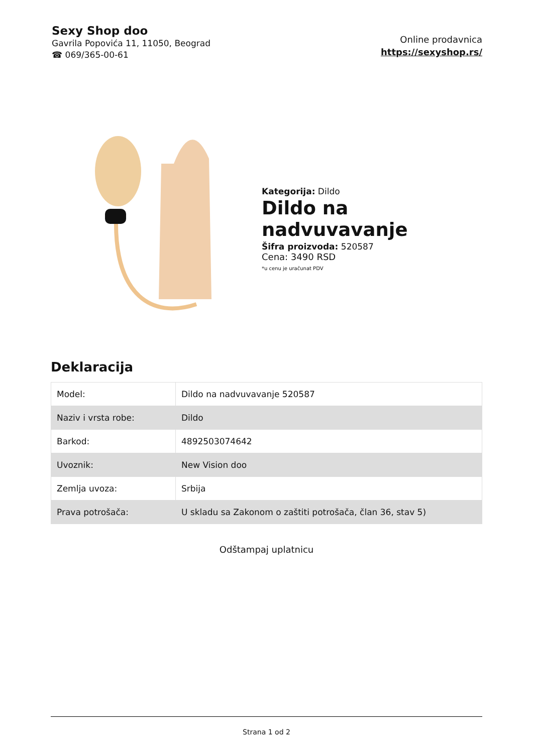Sexy Shop doo
Gavrila Popovića 11, 11050, Beograd
☎ 069/365-00-61
Online prodavnica
https://sexyshop.rs/
Kategorija: Dildo
Dildo na nadvuvavanje
Šifra proizvoda: 520587
Cena: 3490 RSD
*u cenu je uračunat PDV
Deklaracija
| Model: | Dildo na nadvuvavanje 520587 |
| Naziv i vrsta robe: | Dildo |
| Barkod: | 4892503074642 |
| Uvoznik: | New Vision doo |
| Zemlja uvoza: | Srbija |
| Prava potrošača: | U skladu sa Zakonom o zaštiti potrošača, član 36, stav 5) |
Odštampaj uplatnicu
Strana 1 od 2